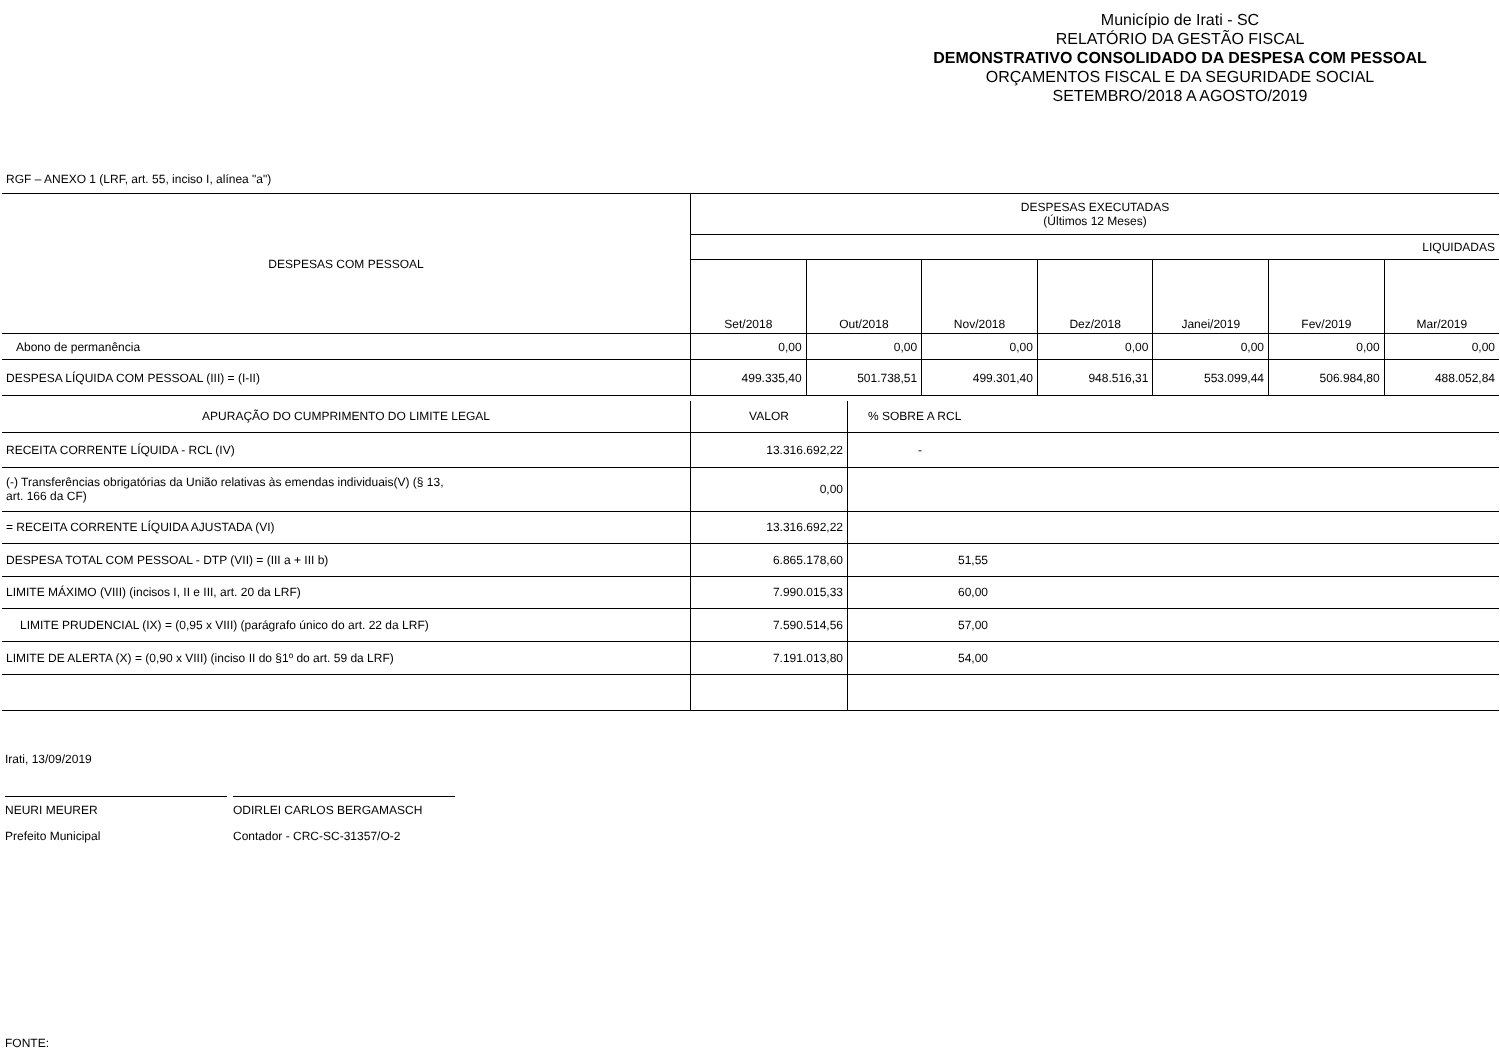Município de Irati - SC
RELATÓRIO DA GESTÃO FISCAL
DEMONSTRATIVO CONSOLIDADO DA DESPESA COM PESSOAL
ORÇAMENTOS FISCAL E DA SEGURIDADE SOCIAL
SETEMBRO/2018 A AGOSTO/2019
RGF – ANEXO 1 (LRF, art. 55, inciso I, alínea "a")
| DESPESAS COM PESSOAL | DESPESAS EXECUTADAS (Últimos 12 Meses) | | | | | | |
| --- | --- | --- | --- | --- | --- | --- | --- |
| | LIQUIDADAS | | | | | | |
| | Set/2018 | Out/2018 | Nov/2018 | Dez/2018 | Janei/2019 | Fev/2019 | Mar/2019 |
| Abono de permanência | 0,00 | 0,00 | 0,00 | 0,00 | 0,00 | 0,00 | 0,00 |
| DESPESA LÍQUIDA COM PESSOAL (III) = (I-II) | 499.335,40 | 501.738,51 | 499.301,40 | 948.516,31 | 553.099,44 | 506.984,80 | 488.052,84 |
| APURAÇÃO DO CUMPRIMENTO DO LIMITE LEGAL | VALOR | % SOBRE A RCL |
| RECEITA CORRENTE LÍQUIDA - RCL (IV) | 13.316.692,22 | - |
| (-) Transferências obrigatórias da União relativas às emendas individuais(V) (§ 13, art. 166 da CF) | 0,00 | |
| = RECEITA CORRENTE LÍQUIDA AJUSTADA (VI) | 13.316.692,22 | |
| DESPESA TOTAL COM PESSOAL - DTP (VII) = (III a + III b) | 6.865.178,60 | 51,55 |
| LIMITE MÁXIMO (VIII) (incisos I, II e III, art. 20 da LRF) | 7.990.015,33 | 60,00 |
| LIMITE PRUDENCIAL (IX) = (0,95 x VIII) (parágrafo único do art. 22 da LRF) | 7.590.514,56 | 57,00 |
| LIMITE DE ALERTA (X) = (0,90 x VIII) (inciso II do §1º do art. 59 da LRF) | 7.191.013,80 | 54,00 |
Irati, 13/09/2019
NEURI MEURER
Prefeito Municipal
ODIRLEI CARLOS BERGAMASCH
Contador - CRC-SC-31357/O-2
FONTE: